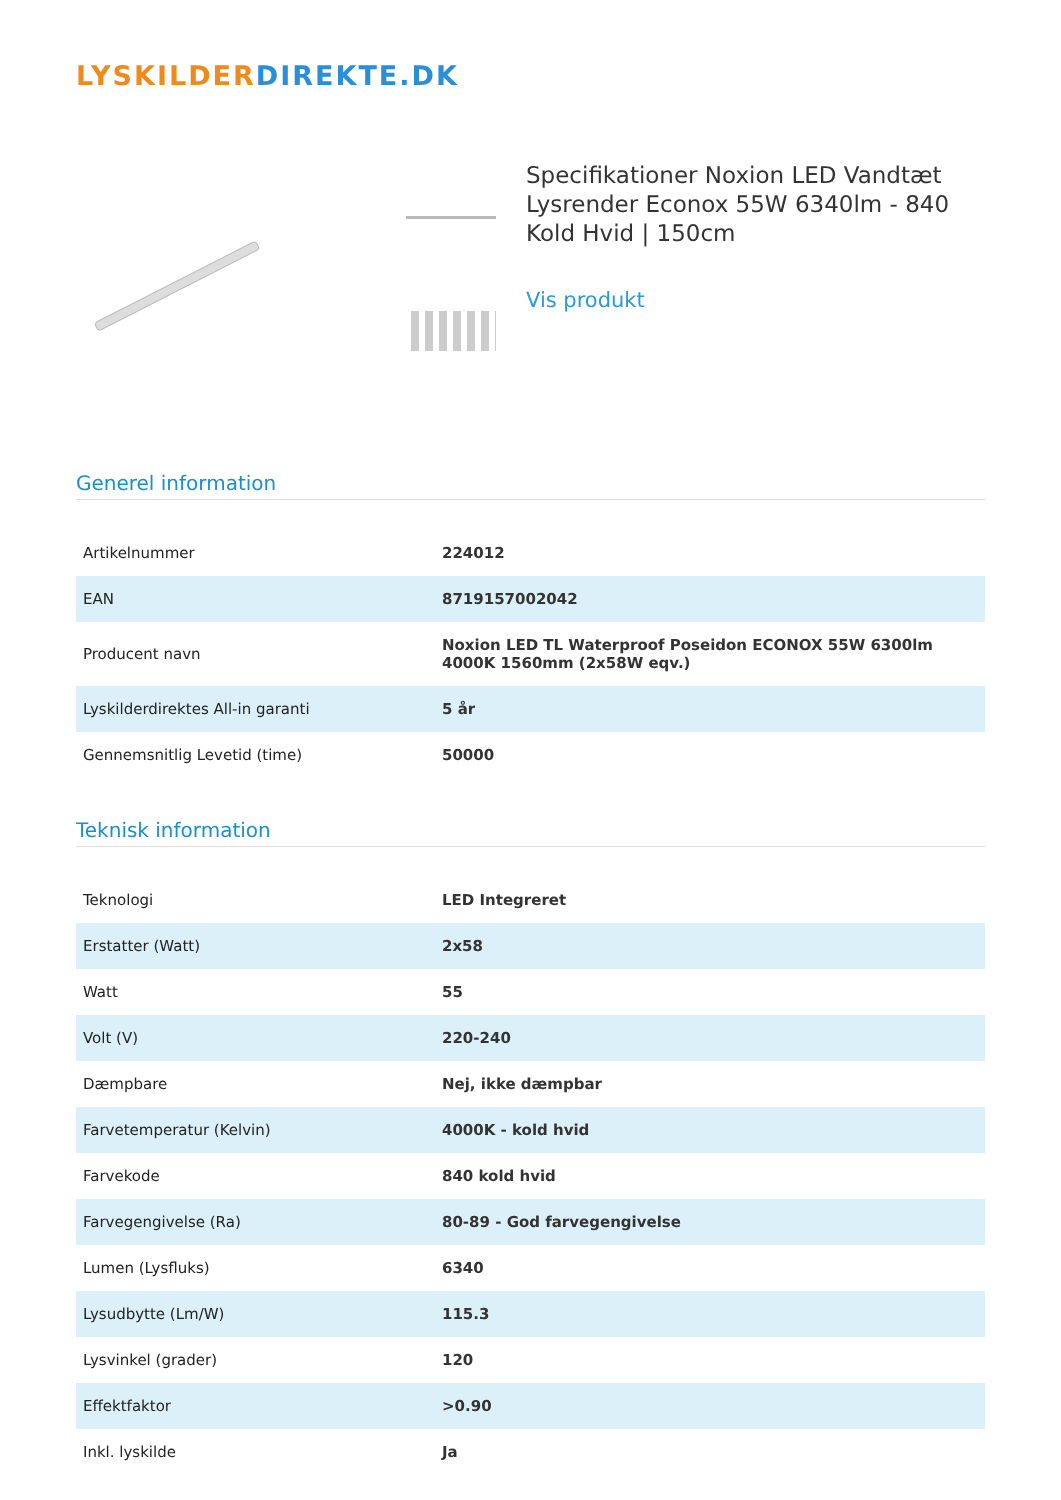LYSKILDER DIREKTE.DK
Specifikationer Noxion LED Vandtæt Lysrender Econox 55W 6340lm - 840 Kold Hvid | 150cm
Vis produkt
Generel information
| Artikelnummer | 224012 |
| EAN | 8719157002042 |
| Producent navn | Noxion LED TL Waterproof Poseidon ECONOX 55W 6300lm 4000K 1560mm (2x58W eqv.) |
| Lyskilderdirektes All-in garanti | 5 år |
| Gennemsnitlig Levetid (time) | 50000 |
Teknisk information
| Teknologi | LED Integreret |
| Erstatter (Watt) | 2x58 |
| Watt | 55 |
| Volt (V) | 220-240 |
| Dæmpbare | Nej, ikke dæmpbar |
| Farvetemperatur (Kelvin) | 4000K - kold hvid |
| Farvekode | 840 kold hvid |
| Farvegengivelse (Ra) | 80-89 - God farvegengivelse |
| Lumen (Lysfluks) | 6340 |
| Lysudbytte (Lm/W) | 115.3 |
| Lysvinkel (grader) | 120 |
| Effektfaktor | >0.90 |
| Inkl. lyskilde | Ja |